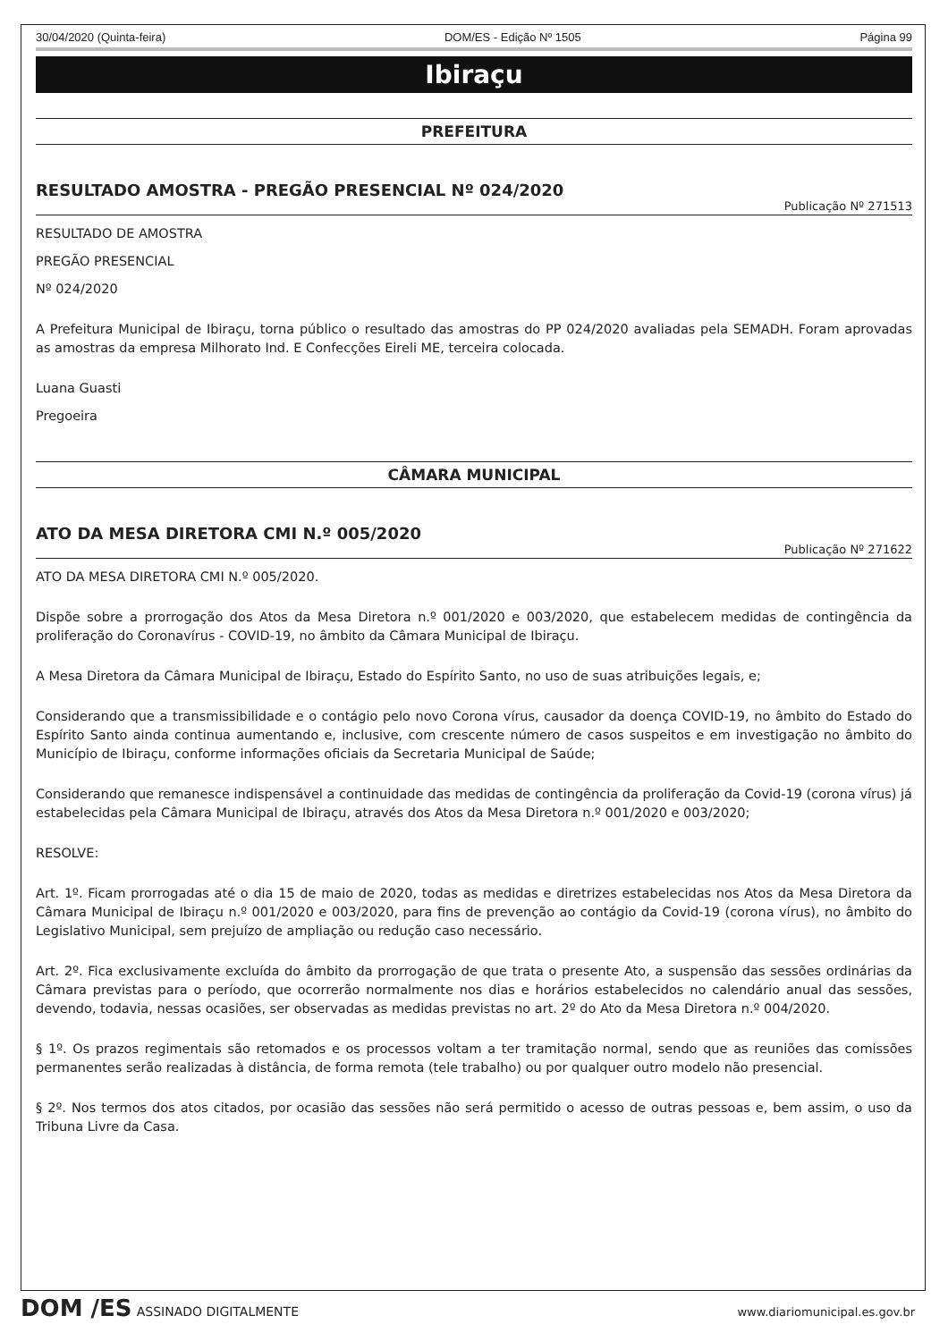30/04/2020 (Quinta-feira) DOM/ES - Edição Nº 1505 Página 99
Ibiraçu
PREFEITURA
RESULTADO AMOSTRA - PREGÃO PRESENCIAL Nº 024/2020
Publicação Nº 271513
RESULTADO DE AMOSTRA
PREGÃO PRESENCIAL
Nº 024/2020
A Prefeitura Municipal de Ibiraçu, torna público o resultado das amostras do PP 024/2020 avaliadas pela SEMADH. Foram aprovadas as amostras da empresa Milhorato Ind. E Confecções Eireli ME, terceira colocada.
Luana Guasti
Pregoeira
CÂMARA MUNICIPAL
ATO DA MESA DIRETORA CMI N.º 005/2020
Publicação Nº 271622
ATO DA MESA DIRETORA CMI N.º 005/2020.
Dispõe sobre a prorrogação dos Atos da Mesa Diretora n.º 001/2020 e 003/2020, que estabelecem medidas de contingência da proliferação do Coronavírus - COVID-19, no âmbito da Câmara Municipal de Ibiraçu.
A Mesa Diretora da Câmara Municipal de Ibiraçu, Estado do Espírito Santo, no uso de suas atribuições legais, e;
Considerando que a transmissibilidade e o contágio pelo novo Corona vírus, causador da doença COVID-19, no âmbito do Estado do Espírito Santo ainda continua aumentando e, inclusive, com crescente número de casos suspeitos e em investigação no âmbito do Município de Ibiraçu, conforme informações oficiais da Secretaria Municipal de Saúde;
Considerando que remanesce indispensável a continuidade das medidas de contingência da proliferação da Covid-19 (corona vírus) já estabelecidas pela Câmara Municipal de Ibiraçu, através dos Atos da Mesa Diretora n.º 001/2020 e 003/2020;
RESOLVE:
Art. 1º. Ficam prorrogadas até o dia 15 de maio de 2020, todas as medidas e diretrizes estabelecidas nos Atos da Mesa Diretora da Câmara Municipal de Ibiraçu n.º 001/2020 e 003/2020, para fins de prevenção ao contágio da Covid-19 (corona vírus), no âmbito do Legislativo Municipal, sem prejuízo de ampliação ou redução caso necessário.
Art. 2º. Fica exclusivamente excluída do âmbito da prorrogação de que trata o presente Ato, a suspensão das sessões ordinárias da Câmara previstas para o período, que ocorrerão normalmente nos dias e horários estabelecidos no calendário anual das sessões, devendo, todavia, nessas ocasiões, ser observadas as medidas previstas no art. 2º do Ato da Mesa Diretora n.º 004/2020.
§ 1º. Os prazos regimentais são retomados e os processos voltam a ter tramitação normal, sendo que as reuniões das comissões permanentes serão realizadas à distância, de forma remota (tele trabalho) ou por qualquer outro modelo não presencial.
§ 2º. Nos termos dos atos citados, por ocasião das sessões não será permitido o acesso de outras pessoas e, bem assim, o uso da Tribuna Livre da Casa.
DOM /ES ASSINADO DIGITALMENTE www.diariomunicipal.es.gov.br